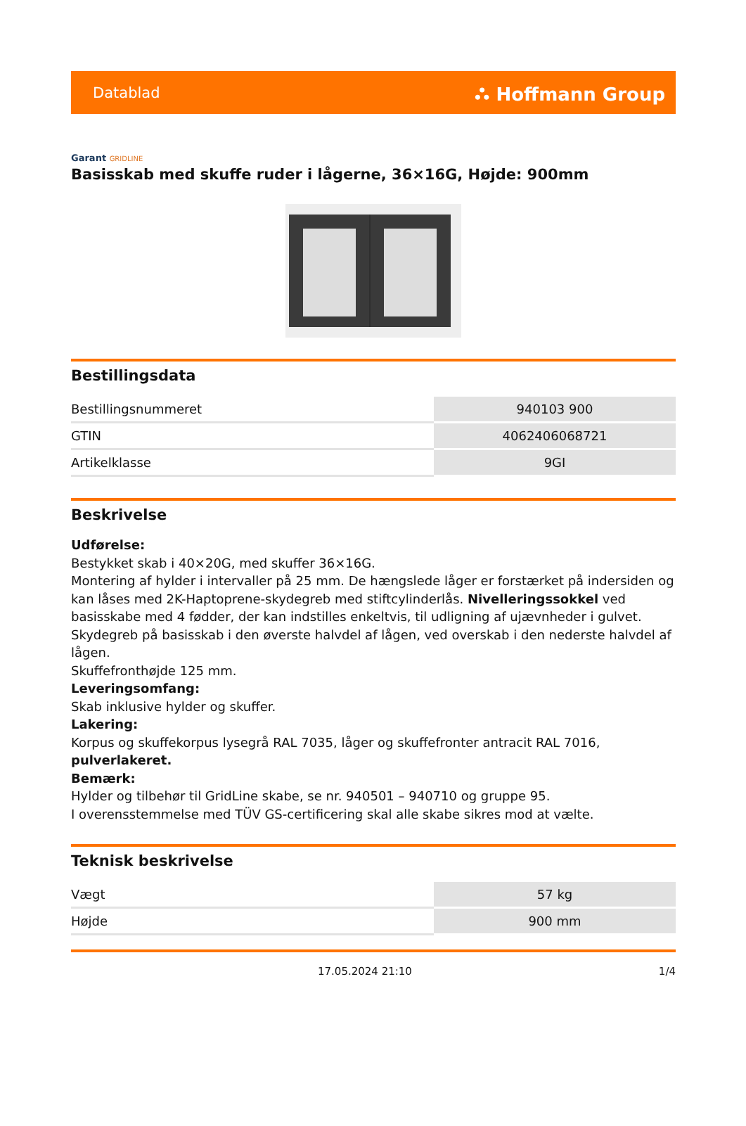Datablad
⛬ Hoffmann Group
Garant GRIDLINE
Basisskab med skuffe ruder i lågerne, 36×16G, Højde: 900mm
Bestillingsdata
| Bestillingsnummeret | 940103 900 |
| GTIN | 4062406068721 |
| Artikelklasse | 9GI |
Beskrivelse
Udførelse:
Bestykket skab i 40×20G, med skuffer 36×16G.
Montering af hylder i intervaller på 25 mm. De hængslede låger er forstærket på indersiden og kan låses med 2K-Haptoprene-skydegreb med stiftcylinderlås. Nivelleringssokkel ved basisskabe med 4 fødder, der kan indstilles enkeltvis, til udligning af ujævnheder i gulvet. Skydegreb på basisskab i den øverste halvdel af lågen, ved overskab i den nederste halvdel af lågen.
Skuffefronthøjde 125 mm.
Leveringsomfang:
Skab inklusive hylder og skuffer.
Lakering:
Korpus og skuffekorpus lysegrå RAL 7035, låger og skuffefronter antracit RAL 7016, pulverlakeret.
Bemærk:
Hylder og tilbehør til GridLine skabe, se nr. 940501 – 940710 og gruppe 95.
I overensstemmelse med TÜV GS-certificering skal alle skabe sikres mod at vælte.
Teknisk beskrivelse
| Vægt | 57 kg |
| Højde | 900 mm |
17.05.2024 21:10 1/4